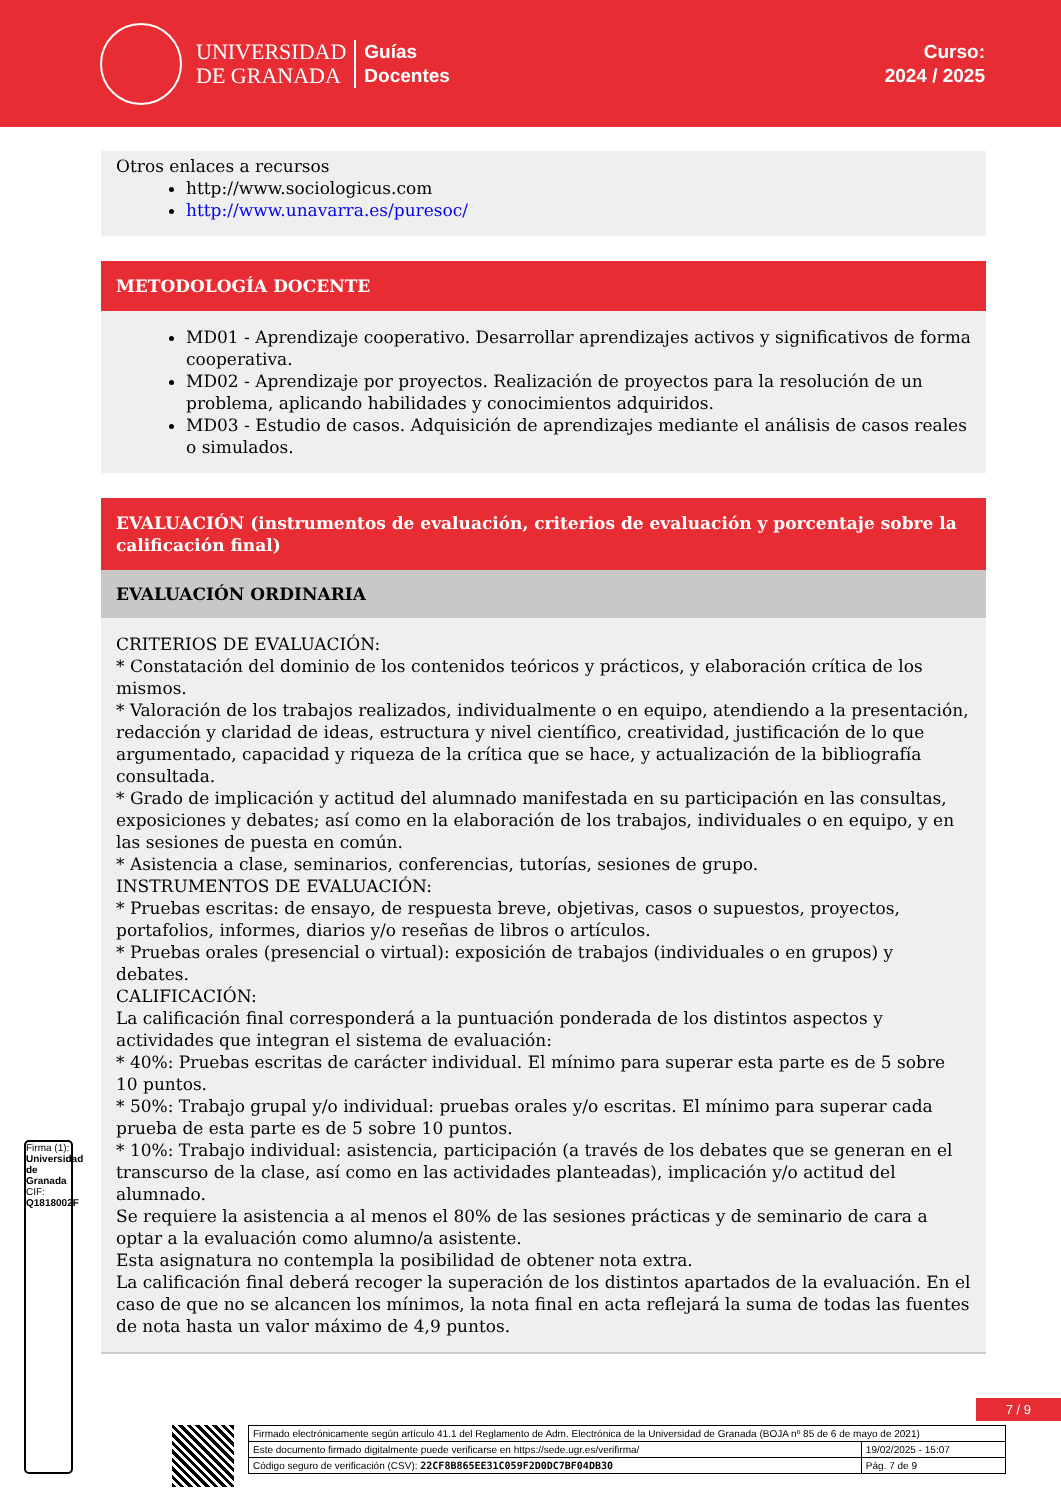UNIVERSIDAD
DE GRANADA
Guías
Docentes
Curso:
2024 / 2025
Otros enlaces a recursos
http://www.sociologicus.com
http://www.unavarra.es/puresoc/
METODOLOGÍA DOCENTE
MD01 - Aprendizaje cooperativo. Desarrollar aprendizajes activos y significativos de forma cooperativa.
MD02 - Aprendizaje por proyectos. Realización de proyectos para la resolución de un problema, aplicando habilidades y conocimientos adquiridos.
MD03 - Estudio de casos. Adquisición de aprendizajes mediante el análisis de casos reales o simulados.
EVALUACIÓN (instrumentos de evaluación, criterios de evaluación y porcentaje sobre la calificación final)
EVALUACIÓN ORDINARIA
CRITERIOS DE EVALUACIÓN:
* Constatación del dominio de los contenidos teóricos y prácticos, y elaboración crítica de los mismos.
* Valoración de los trabajos realizados, individualmente o en equipo, atendiendo a la presentación, redacción y claridad de ideas, estructura y nivel científico, creatividad, justificación de lo que argumentado, capacidad y riqueza de la crítica que se hace, y actualización de la bibliografía consultada.
* Grado de implicación y actitud del alumnado manifestada en su participación en las consultas, exposiciones y debates; así como en la elaboración de los trabajos, individuales o en equipo, y en las sesiones de puesta en común.
* Asistencia a clase, seminarios, conferencias, tutorías, sesiones de grupo.
INSTRUMENTOS DE EVALUACIÓN:
* Pruebas escritas: de ensayo, de respuesta breve, objetivas, casos o supuestos, proyectos, portafolios, informes, diarios y/o reseñas de libros o artículos.
* Pruebas orales (presencial o virtual): exposición de trabajos (individuales o en grupos) y debates.
CALIFICACIÓN:
La calificación final corresponderá a la puntuación ponderada de los distintos aspectos y actividades que integran el sistema de evaluación:
* 40%: Pruebas escritas de carácter individual. El mínimo para superar esta parte es de 5 sobre 10 puntos.
* 50%: Trabajo grupal y/o individual: pruebas orales y/o escritas. El mínimo para superar cada prueba de esta parte es de 5 sobre 10 puntos.
* 10%: Trabajo individual: asistencia, participación (a través de los debates que se generan en el transcurso de la clase, así como en las actividades planteadas), implicación y/o actitud del alumnado.
Se requiere la asistencia a al menos el 80% de las sesiones prácticas y de seminario de cara a optar a la evaluación como alumno/a asistente.
Esta asignatura no contempla la posibilidad de obtener nota extra.
La calificación final deberá recoger la superación de los distintos apartados de la evaluación. En el caso de que no se alcancen los mínimos, la nota final en acta reflejará la suma de todas las fuentes de nota hasta un valor máximo de 4,9 puntos.
Firma (1): Universidad de Granada
CIF: Q1818002F
7 / 9
| Firmado electrónicamente según artículo 41.1 del Reglamento de Adm. Electrónica de la Universidad de Granada (BOJA nº 85 de 6 de mayo de 2021) | |
| Este documento firmado digitalmente puede verificarse en https://sede.ugr.es/verifirma/ | 19/02/2025 - 15:07 |
| Código seguro de verificación (CSV): 22CF8B865EE31C059F2D0DC7BF04DB30 | Pág. 7 de 9 |